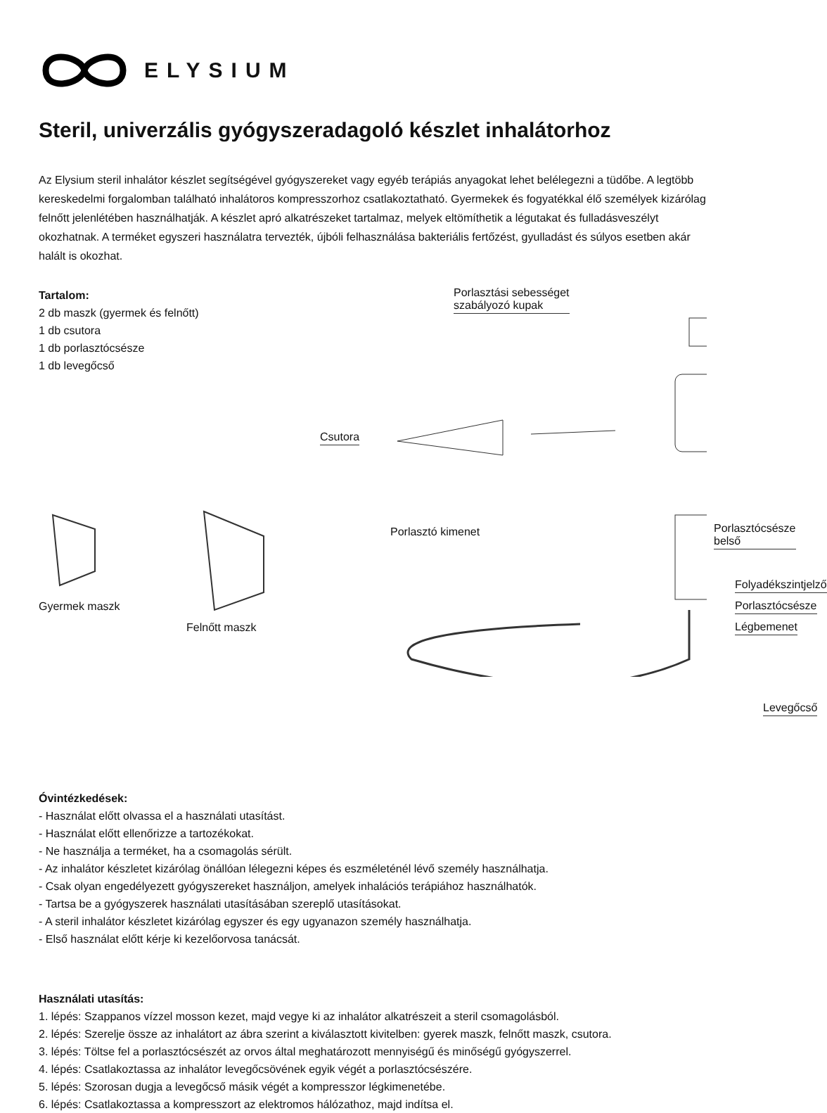ELYSIUM
Steril, univerzális gyógyszeradagoló készlet inhalátorhoz
Az Elysium steril inhalátor készlet segítségével gyógyszereket vagy egyéb terápiás anyagokat lehet belélegezni a tüdőbe. A legtöbb kereskedelmi forgalomban található inhalátoros kompresszorhoz csatlakoztatható. Gyermekek és fogyatékkal élő személyek kizárólag felnőtt jelenlétében használhatják. A készlet apró alkatrészeket tartalmaz, melyek eltömíthetik a légutakat és fulladásveszélyt okozhatnak. A terméket egyszeri használatra tervezték, újbóli felhasználása bakteriális fertőzést, gyulladást és súlyos esetben akár halált is okozhat.
Tartalom:
2 db maszk (gyermek és felnőtt)
1 db csutora
1 db porlasztócsésze
1 db levegőcső
Gyermek maszk
Felnőtt maszk
Porlasztási sebességet
szabályozó kupak
Csutora
Porlasztó kimenet Porlasztócsésze belső
Folyadékszintjelző
Porlasztócsésze
Légbemenet
Levegőcső
Óvintézkedések:
- Használat előtt olvassa el a használati utasítást.
- Használat előtt ellenőrizze a tartozékokat.
- Ne használja a terméket, ha a csomagolás sérült.
- Az inhalátor készletet kizárólag önállóan lélegezni képes és eszméleténél lévő személy használhatja.
- Csak olyan engedélyezett gyógyszereket használjon, amelyek inhalációs terápiához használhatók.
- Tartsa be a gyógyszerek használati utasításában szereplő utasításokat.
- A steril inhalátor készletet kizárólag egyszer és egy ugyanazon személy használhatja.
- Első használat előtt kérje ki kezelőorvosa tanácsát.
Használati utasítás:
1. lépés: Szappanos vízzel mosson kezet, majd vegye ki az inhalátor alkatrészeit a steril csomagolásból.
2. lépés: Szerelje össze az inhalátort az ábra szerint a kiválasztott kivitelben: gyerek maszk, felnőtt maszk, csutora.
3. lépés: Töltse fel a porlasztócsészét az orvos által meghatározott mennyiségű és minőségű gyógyszerrel.
4. lépés: Csatlakoztassa az inhalátor levegőcsövének egyik végét a porlasztócsészére.
5. lépés: Szorosan dugja a levegőcső másik végét a kompresszor légkimenetébe.
6. lépés: Csatlakoztassa a kompresszort az elektromos hálózathoz, majd indítsa el.